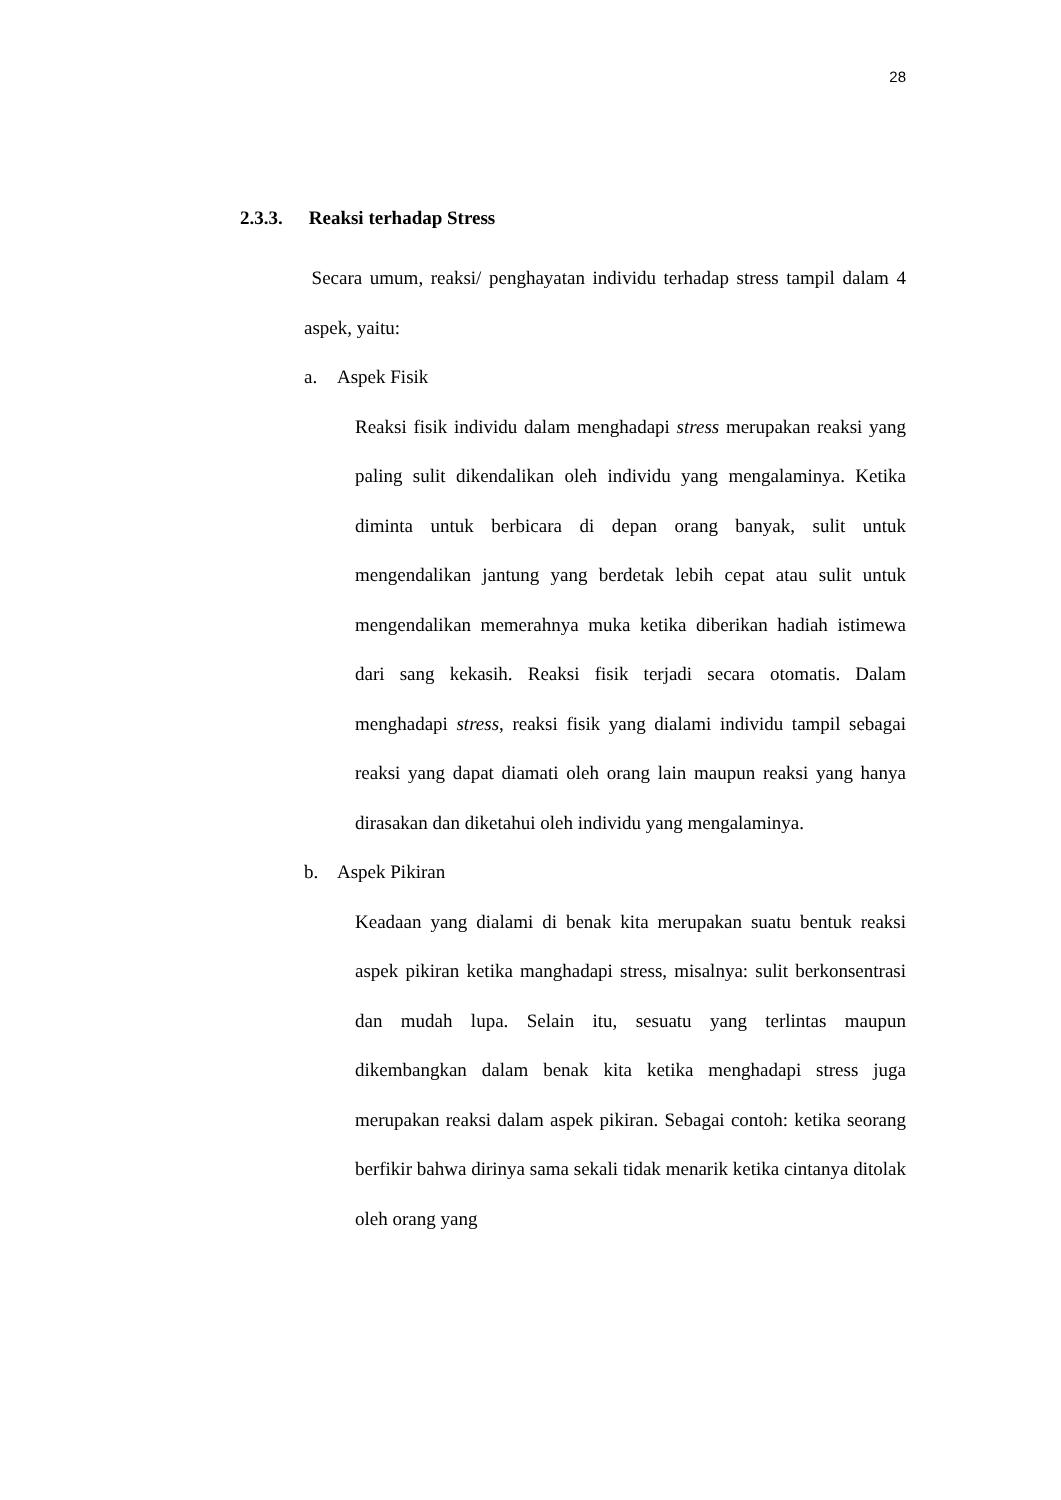28
2.3.3. Reaksi terhadap Stress
Secara umum, reaksi/ penghayatan individu terhadap stress tampil dalam 4 aspek, yaitu:
a. Aspek Fisik
Reaksi fisik individu dalam menghadapi stress merupakan reaksi yang paling sulit dikendalikan oleh individu yang mengalaminya. Ketika diminta untuk berbicara di depan orang banyak, sulit untuk mengendalikan jantung yang berdetak lebih cepat atau sulit untuk mengendalikan memerahnya muka ketika diberikan hadiah istimewa dari sang kekasih. Reaksi fisik terjadi secara otomatis. Dalam menghadapi stress, reaksi fisik yang dialami individu tampil sebagai reaksi yang dapat diamati oleh orang lain maupun reaksi yang hanya dirasakan dan diketahui oleh individu yang mengalaminya.
b. Aspek Pikiran
Keadaan yang dialami di benak kita merupakan suatu bentuk reaksi aspek pikiran ketika manghadapi stress, misalnya: sulit berkonsentrasi dan mudah lupa. Selain itu, sesuatu yang terlintas maupun dikembangkan dalam benak kita ketika menghadapi stress juga merupakan reaksi dalam aspek pikiran. Sebagai contoh: ketika seorang berfikir bahwa dirinya sama sekali tidak menarik ketika cintanya ditolak oleh orang yang